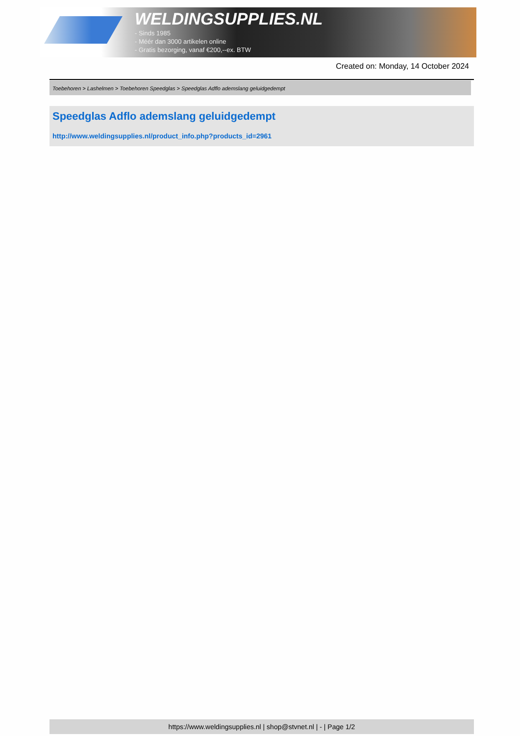WELDINGSUPPLIES.NL
- Sinds 1985
- Méér dan 3000 artikelen online
- Gratis bezorging, vanaf €200,--ex. BTW
Created on: Monday, 14 October 2024
Toebehoren > Lashelmen > Toebehoren Speedglas > Speedglas Adflo ademslang geluidgedempt
Speedglas Adflo ademslang geluidgedempt
http://www.weldingsupplies.nl/product_info.php?products_id=2961
https://www.weldingsupplies.nl | shop@stvnet.nl | - | Page 1/2